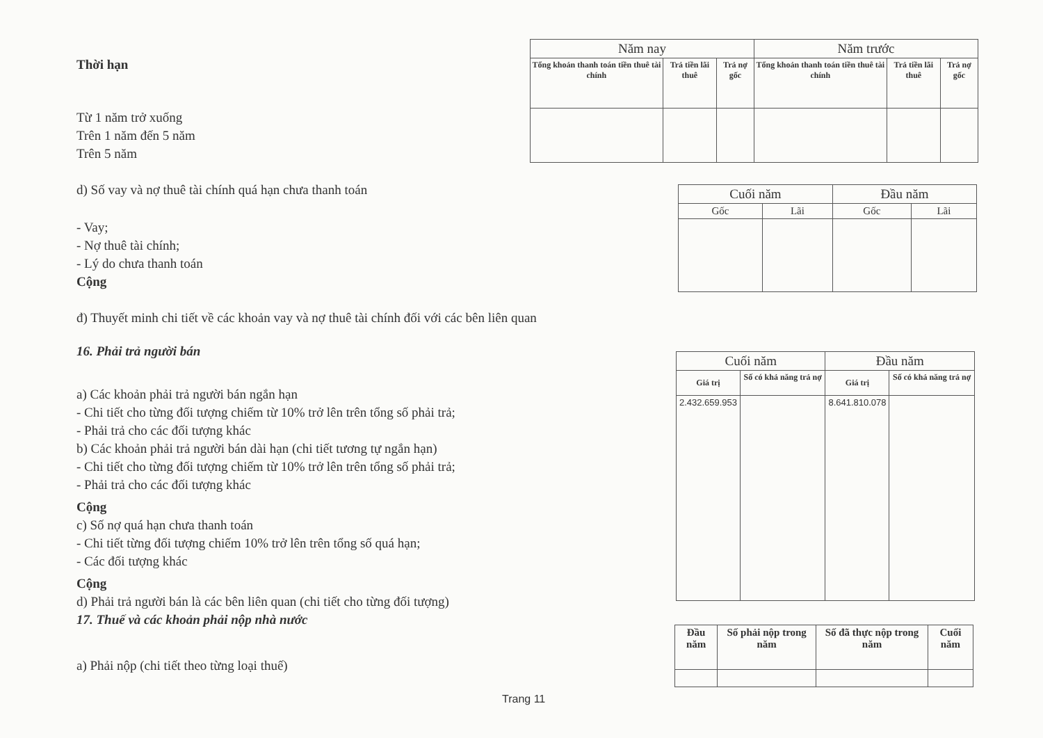Thời hạn
Từ 1 năm trở xuống
Trên 1 năm đến 5 năm
Trên 5 năm
d) Số vay và nợ thuê tài chính quá hạn chưa thanh toán
- Vay;
- Nợ thuê tài chính;
- Lý do chưa thanh toán
Cộng
đ) Thuyết minh chi tiết về các khoản vay và nợ thuê tài chính đối với các bên liên quan
16. Phải trả người bán
a) Các khoản phải trả người bán ngắn hạn
- Chi tiết cho từng đối tượng chiếm từ 10% trở lên trên tổng số phải trả;
- Phải trả cho các đối tượng khác
b) Các khoản phải trả người bán dài hạn (chi tiết tương tự ngắn hạn)
- Chi tiết cho từng đối tượng chiếm từ 10% trở lên trên tổng số phải trả;
- Phải trả cho các đối tượng khác
Cộng
c) Số nợ quá hạn chưa thanh toán
- Chi tiết từng đối tượng chiếm 10% trở lên trên tổng số quá hạn;
- Các đối tượng khác
Cộng
d) Phải trả người bán là các bên liên quan (chi tiết cho từng đối tượng)
17. Thuế và các khoản phải nộp nhà nước
a) Phải nộp (chi tiết theo từng loại thuế)
| Năm nay | | | Năm trước | | |
| --- | --- | --- | --- | --- | --- |
| Tổng khoản thanh toán tiền thuê tài chính | Trả tiền lãi thuê | Trả nợ gốc | Tổng khoản thanh toán tiền thuê tài chính | Trả tiền lãi thuê | Trả nợ gốc |
| Cuối năm | | Đầu năm | |
| --- | --- | --- | --- |
| Gốc | Lãi | Gốc | Lãi |
| Cuối năm | | Đầu năm | |
| --- | --- | --- | --- |
| Giá trị | Số có khả năng trả nợ | Giá trị | Số có khả năng trả nợ |
| 2.432.659.953 | | 8.641.810.078 | |
| Đầu năm | Số phải nộp trong năm | Số đã thực nộp trong năm | Cuối năm |
Trang 11